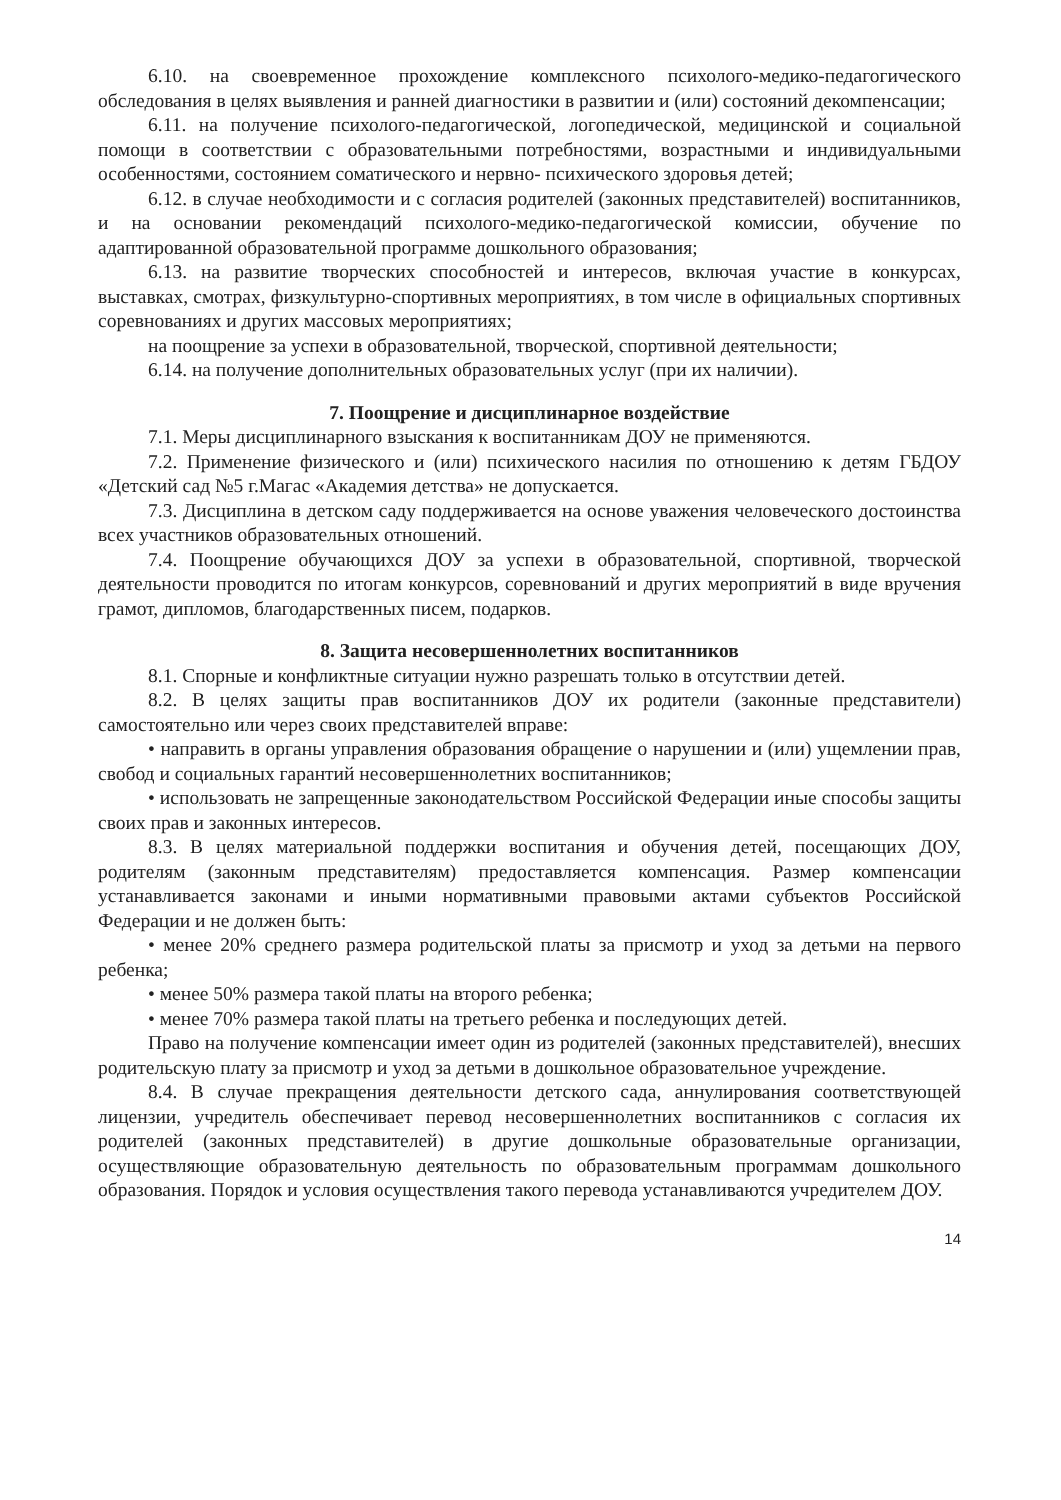6.10. на своевременное прохождение комплексного психолого-медико-педагогического обследования в целях выявления и ранней диагностики в развитии и (или) состояний декомпенсации;
6.11. на получение психолого-педагогической, логопедической, медицинской и социальной помощи в соответствии с образовательными потребностями, возрастными и индивидуальными особенностями, состоянием соматического и нервно- психического здоровья детей;
6.12. в случае необходимости и с согласия родителей (законных представителей) воспитанников, и на основании рекомендаций психолого-медико-педагогической комиссии, обучение по адаптированной образовательной программе дошкольного образования;
6.13. на развитие творческих способностей и интересов, включая участие в конкурсах, выставках, смотрах, физкультурно-спортивных мероприятиях, в том числе в официальных спортивных соревнованиях и других массовых мероприятиях;
на поощрение за успехи в образовательной, творческой, спортивной деятельности;
6.14. на получение дополнительных образовательных услуг (при их наличии).
7. Поощрение и дисциплинарное воздействие
7.1. Меры дисциплинарного взыскания к воспитанникам ДОУ не применяются.
7.2. Применение физического и (или) психического насилия по отношению к детям ГБДОУ «Детский сад №5 г.Магас «Академия детства» не допускается.
7.3. Дисциплина в детском саду поддерживается на основе уважения человеческого достоинства всех участников образовательных отношений.
7.4. Поощрение обучающихся ДОУ за успехи в образовательной, спортивной, творческой деятельности проводится по итогам конкурсов, соревнований и других мероприятий в виде вручения грамот, дипломов, благодарственных писем, подарков.
8. Защита несовершеннолетних воспитанников
8.1. Спорные и конфликтные ситуации нужно разрешать только в отсутствии детей.
8.2. В целях защиты прав воспитанников ДОУ их родители (законные представители) самостоятельно или через своих представителей вправе:
• направить в органы управления образования обращение о нарушении и (или) ущемлении прав, свобод и социальных гарантий несовершеннолетних воспитанников;
• использовать не запрещенные законодательством Российской Федерации иные способы защиты своих прав и законных интересов.
8.3. В целях материальной поддержки воспитания и обучения детей, посещающих ДОУ, родителям (законным представителям) предоставляется компенсация. Размер компенсации устанавливается законами и иными нормативными правовыми актами субъектов Российской Федерации и не должен быть:
• менее 20% среднего размера родительской платы за присмотр и уход за детьми на первого ребенка;
• менее 50% размера такой платы на второго ребенка;
• менее 70% размера такой платы на третьего ребенка и последующих детей.
Право на получение компенсации имеет один из родителей (законных представителей), внесших родительскую плату за присмотр и уход за детьми в дошкольное образовательное учреждение.
8.4. В случае прекращения деятельности детского сада, аннулирования соответствующей лицензии, учредитель обеспечивает перевод несовершеннолетних воспитанников с согласия их родителей (законных представителей) в другие дошкольные образовательные организации, осуществляющие образовательную деятельность по образовательным программам дошкольного образования. Порядок и условия осуществления такого перевода устанавливаются учредителем ДОУ.
14